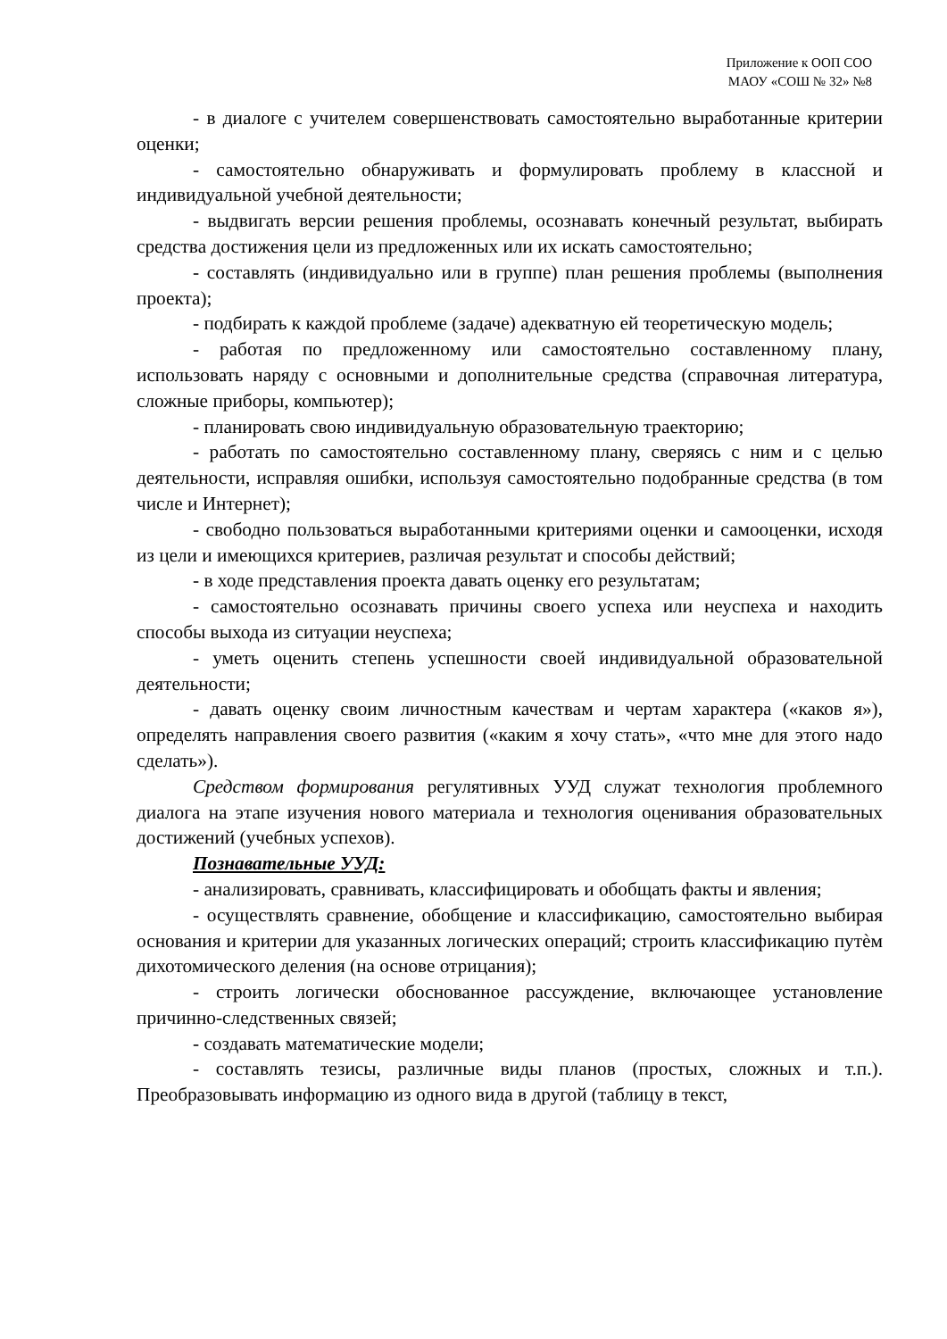Приложение к ООП СОО
МАОУ «СОШ № 32» №8
- в диалоге с учителем совершенствовать самостоятельно выработанные критерии оценки;
- самостоятельно обнаруживать и формулировать проблему в классной и индивидуальной учебной деятельности;
- выдвигать версии решения проблемы, осознавать конечный результат, выбирать средства достижения цели из предложенных или их искать самостоятельно;
- составлять (индивидуально или в группе) план решения проблемы (выполнения проекта);
- подбирать к каждой проблеме (задаче) адекватную ей теоретическую модель;
- работая по предложенному или самостоятельно составленному плану, использовать наряду с основными и дополнительные средства (справочная литература, сложные приборы, компьютер);
- планировать свою индивидуальную образовательную траекторию;
- работать по самостоятельно составленному плану, сверяясь с ним и с целью деятельности, исправляя ошибки, используя самостоятельно подобранные средства (в том числе и Интернет);
- свободно пользоваться выработанными критериями оценки и самооценки, исходя из цели и имеющихся критериев, различая результат и способы действий;
- в ходе представления проекта давать оценку его результатам;
- самостоятельно осознавать причины своего успеха или неуспеха и находить способы выхода из ситуации неуспеха;
- уметь оценить степень успешности своей индивидуальной образовательной деятельности;
- давать оценку своим личностным качествам и чертам характера («каков я»), определять направления своего развития («каким я хочу стать», «что мне для этого надо сделать»).
Средством формирования регулятивных УУД служат технология проблемного диалога на этапе изучения нового материала и технология оценивания образовательных достижений (учебных успехов).
Познавательные УУД:
- анализировать, сравнивать, классифицировать и обобщать факты и явления;
- осуществлять сравнение, обобщение и классификацию, самостоятельно выбирая основания и критерии для указанных логических операций; строить классификацию путѐм дихотомического деления (на основе отрицания);
- строить логически обоснованное рассуждение, включающее установление причинно-следственных связей;
- создавать математические модели;
- составлять тезисы, различные виды планов (простых, сложных и т.п.). Преобразовывать информацию из одного вида в другой (таблицу в текст,